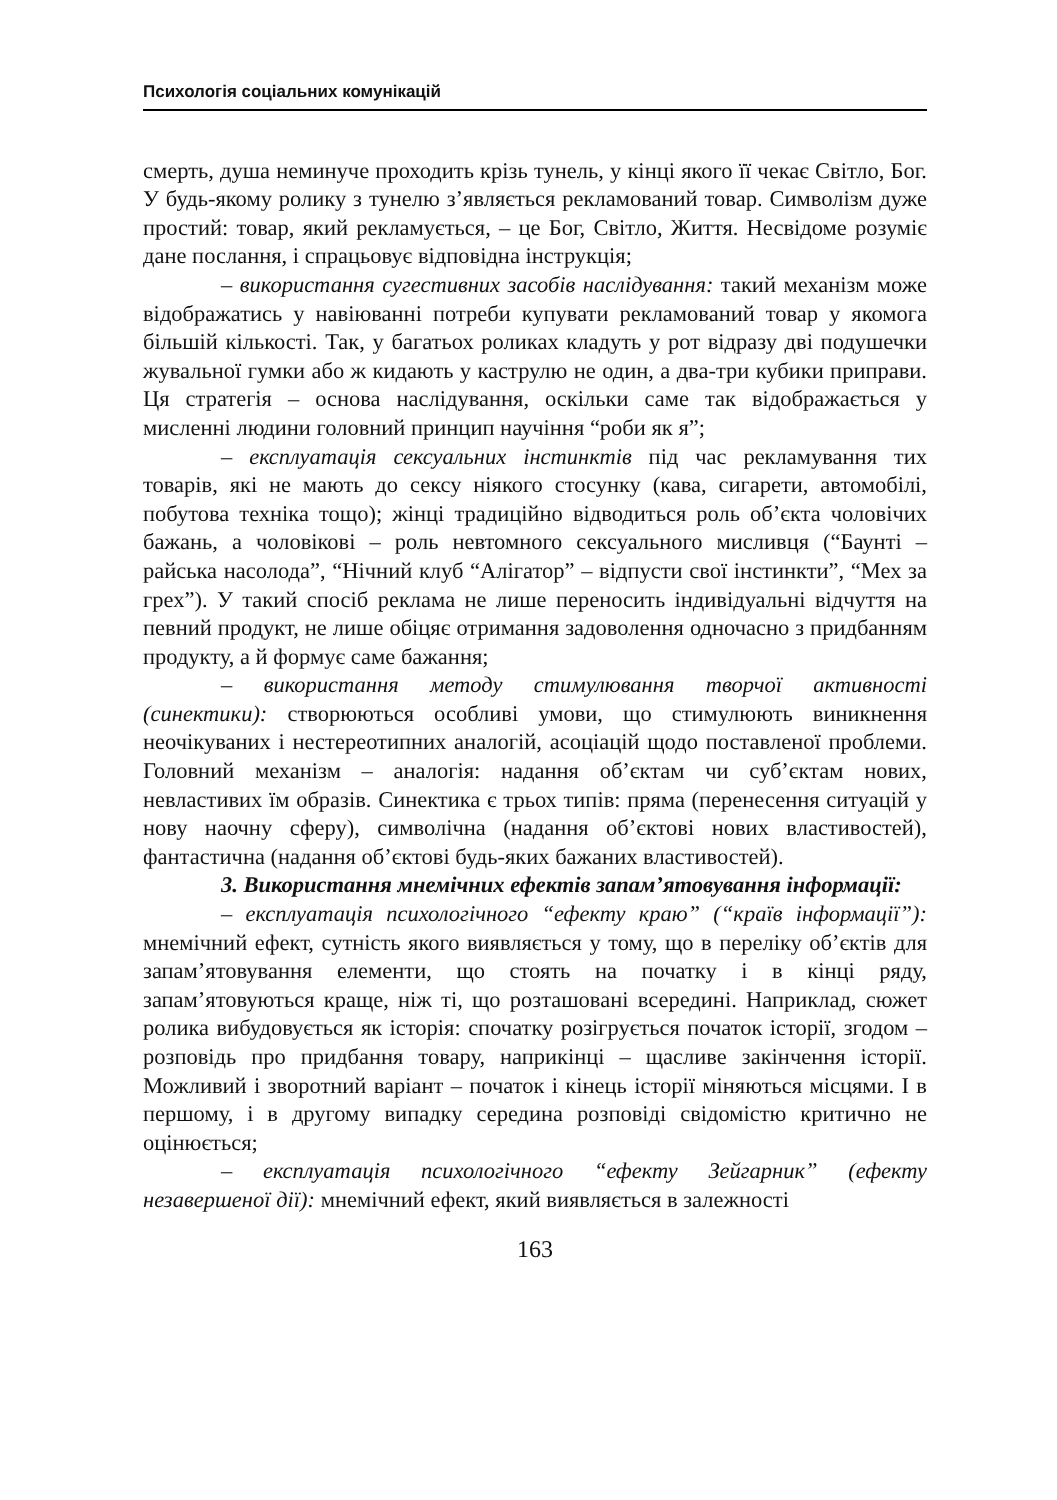Психологія соціальних комунікацій
смерть, душа неминуче проходить крізь тунель, у кінці якого її чекає Світло, Бог. У будь-якому ролику з тунелю з’являється рекламований товар. Символізм дуже простий: товар, який рекламується, – це Бог, Світло, Життя. Несвідоме розуміє дане послання, і спрацьовує відповідна інструкція;
– використання сугестивних засобів наслідування: такий механізм може відображатись у навіюванні потреби купувати рекламований товар у якомога більшій кількості. Так, у багатьох роликах кладуть у рот відразу дві подушечки жувальної гумки або ж кидають у каструлю не один, а два-три кубики приправи. Ця стратегія – основа наслідування, оскільки саме так відображається у мисленні людини головний принцип научіння “роби як я”;
– експлуатація сексуальних інстинктів під час рекламування тих товарів, які не мають до сексу ніякого стосунку (кава, сигарети, автомобілі, побутова техніка тощо); жінці традиційно відводиться роль об’єкта чоловічих бажань, а чоловікові – роль невтомного сексуального мисливця (“Баунті – райська насолода”, “Нічний клуб “Алігатор” – відпусти свої інстинкти”, “Мех за грех”). У такий спосіб реклама не лише переносить індивідуальні відчуття на певний продукт, не лише обіцяє отримання задоволення одночасно з придбанням продукту, а й формує саме бажання;
– використання методу стимулювання творчої активності (синектики): створюються особливі умови, що стимулюють виникнення неочікуваних і нестереотипних аналогій, асоціацій щодо поставленої проблеми. Головний механізм – аналогія: надання об’єктам чи суб’єктам нових, невластивих їм образів. Синектика є трьох типів: пряма (перенесення ситуацій у нову наочну сферу), символічна (надання об’єктові нових властивостей), фантастична (надання об’єктові будь-яких бажаних властивостей).
3. Використання мнемічних ефектів запам’ятовування інформації:
– експлуатація психологічного “ефекту краю” (“країв інформації”): мнемічний ефект, сутність якого виявляється у тому, що в переліку об’єктів для запам’ятовування елементи, що стоять на початку і в кінці ряду, запам’ятовуються краще, ніж ті, що розташовані всередині. Наприклад, сюжет ролика вибудовується як історія: спочатку розігрується початок історії, згодом – розповідь про придбання товару, наприкінці – щасливе закінчення історії. Можливий і зворотний варіант – початок і кінець історії міняються місцями. І в першому, і в другому випадку середина розповіді свідомістю критично не оцінюється;
– експлуатація психологічного “ефекту Зейгарник” (ефекту незавершеної дії): мнемічний ефект, який виявляється в залежності
163